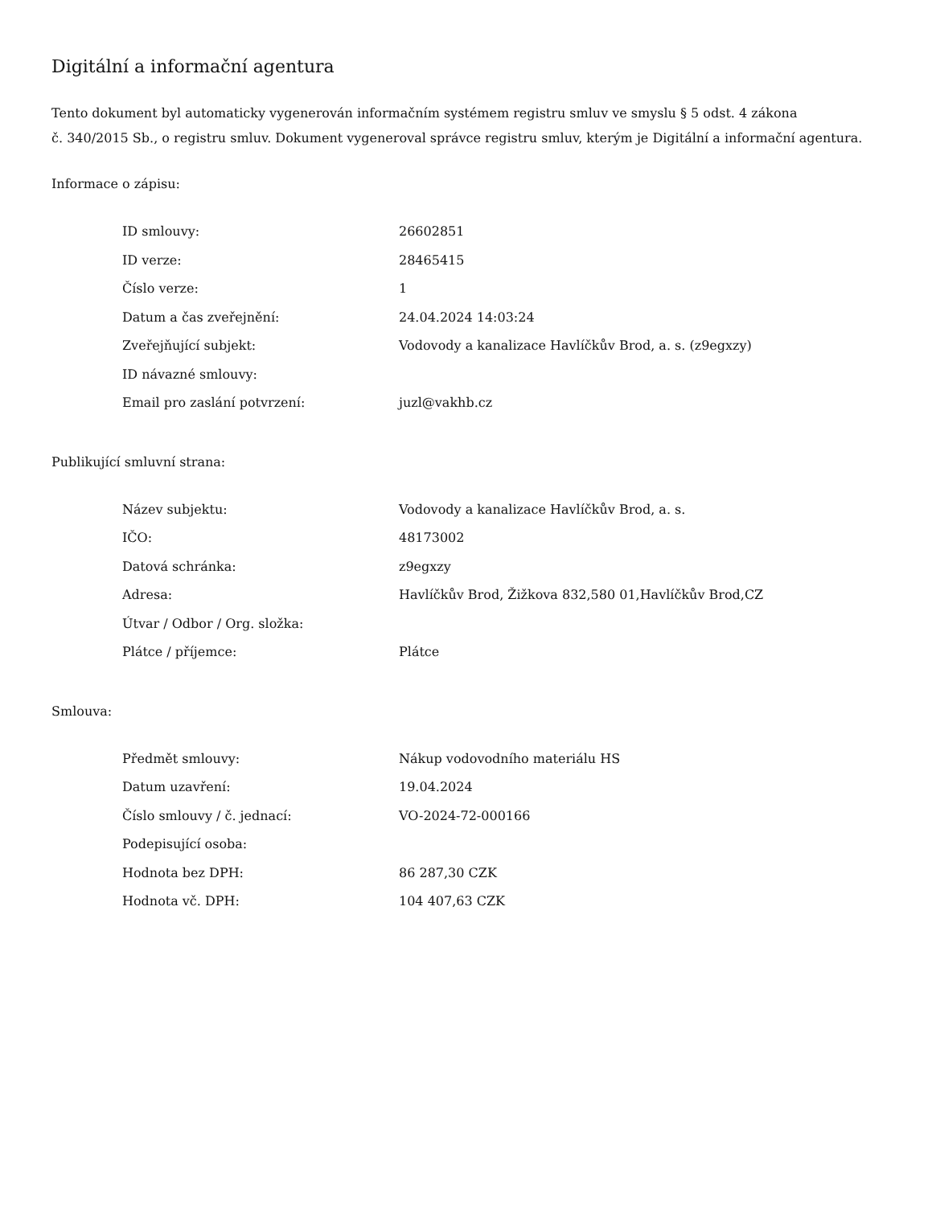Digitální a informační agentura
Tento dokument byl automaticky vygenerován informačním systémem registru smluv ve smyslu § 5 odst. 4 zákona
č. 340/2015 Sb., o registru smluv. Dokument vygeneroval správce registru smluv, kterým je Digitální a informační agentura.
Informace o zápisu:
| ID smlouvy: | 26602851 |
| ID verze: | 28465415 |
| Číslo verze: | 1 |
| Datum a čas zveřejnění: | 24.04.2024 14:03:24 |
| Zveřejňující subjekt: | Vodovody a kanalizace Havlíčkův Brod, a. s. (z9egxzy) |
| ID návazné smlouvy: | |
| Email pro zaslání potvrzení: | juzl@vakhb.cz |
Publikující smluvní strana:
| Název subjektu: | Vodovody a kanalizace Havlíčkův Brod, a. s. |
| IČO: | 48173002 |
| Datová schránka: | z9egxzy |
| Adresa: | Havlíčkův Brod, Žižkova 832,580 01,Havlíčkův Brod,CZ |
| Útvar / Odbor / Org. složka: | |
| Plátce / příjemce: | Plátce |
Smlouva:
| Předmět smlouvy: | Nákup vodovodního materiálu HS |
| Datum uzavření: | 19.04.2024 |
| Číslo smlouvy / č. jednací: | VO-2024-72-000166 |
| Podepisující osoba: | |
| Hodnota bez DPH: | 86 287,30 CZK |
| Hodnota vč. DPH: | 104 407,63 CZK |